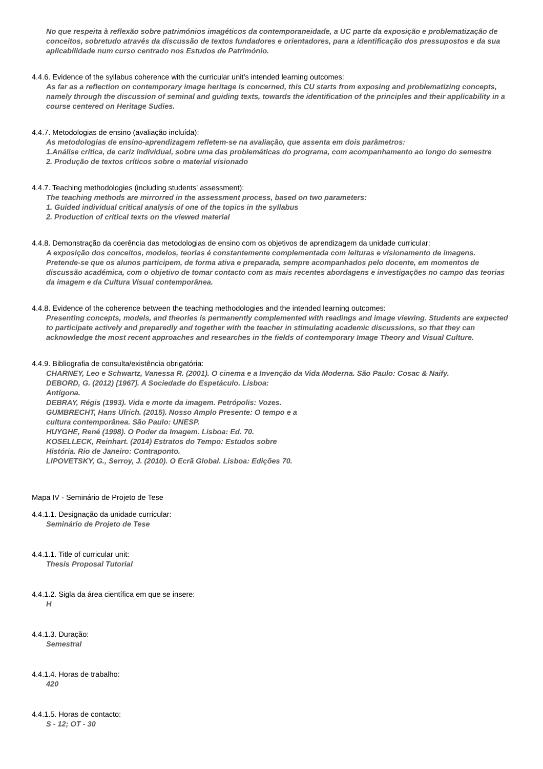No que respeita à reflexão sobre patrimónios imagéticos da contemporaneidade, a UC parte da exposição e problematização de conceitos, sobretudo através da discussão de textos fundadores e orientadores, para a identificação dos pressupostos e da sua aplicabilidade num curso centrado nos Estudos de Património.
4.4.6. Evidence of the syllabus coherence with the curricular unit’s intended learning outcomes:
As far as a reflection on contemporary image heritage is concerned, this CU starts from exposing and problematizing concepts, namely through the discussion of seminal and guiding texts, towards the identification of the principles and their applicability in a course centered on Heritage Sudies.
4.4.7. Metodologias de ensino (avaliação incluída):
As metodologias de ensino-aprendizagem refletem-se na avaliação, que assenta em dois parâmetros:
1.Análise crítica, de cariz individual, sobre uma das problemáticas do programa, com acompanhamento ao longo do semestre
2. Produção de textos críticos sobre o material visionado
4.4.7. Teaching methodologies (including students' assessment):
The teaching methods are mirrorred in the assessment process, based on two parameters:
1. Guided individual critical analysis of one of the topics in the syllabus
2. Production of critical texts on the viewed material
4.4.8. Demonstração da coerência das metodologias de ensino com os objetivos de aprendizagem da unidade curricular:
A exposição dos conceitos, modelos, teorias é constantemente complementada com leituras e visionamento de imagens. Pretende-se que os alunos participem, de forma ativa e preparada, sempre acompanhados pelo docente, em momentos de discussão académica, com o objetivo de tomar contacto com as mais recentes abordagens e investigações no campo das teorias da imagem e da Cultura Visual contemporânea.
4.4.8. Evidence of the coherence between the teaching methodologies and the intended learning outcomes:
Presenting concepts, models, and theories is permanently complemented with readings and image viewing. Students are expected to participate actively and preparedly and together with the teacher in stimulating academic discussions, so that they can acknowledge the most recent approaches and researches in the fields of contemporary Image Theory and Visual Culture.
4.4.9. Bibliografia de consulta/existência obrigatória:
CHARNEY, Leo e Schwartz, Vanessa R. (2001). O cinema e a Invenção da Vida Moderna. São Paulo: Cosac & Naify.
DEBORD, G. (2012) [1967]. A Sociedade do Espetáculo. Lisboa:
Antígona.
DEBRAY, Régis (1993). Vida e morte da imagem. Petrópolis: Vozes.
GUMBRECHT, Hans Ulrich. (2015). Nosso Amplo Presente: O tempo e a
cultura contemporânea. São Paulo: UNESP.
HUYGHE, René (1998). O Poder da Imagem. Lisboa: Ed. 70.
KOSELLECK, Reinhart. (2014) Estratos do Tempo: Estudos sobre
História. Rio de Janeiro: Contraponto.
LIPOVETSKY, G., Serroy, J. (2010). O Ecrã Global. Lisboa: Edições 70.
Mapa IV - Seminário de Projeto de Tese
4.4.1.1. Designação da unidade curricular:
Seminário de Projeto de Tese
4.4.1.1. Title of curricular unit:
Thesis Proposal Tutorial
4.4.1.2. Sigla da área científica em que se insere:
H
4.4.1.3. Duração:
Semestral
4.4.1.4. Horas de trabalho:
420
4.4.1.5. Horas de contacto:
S - 12; OT - 30